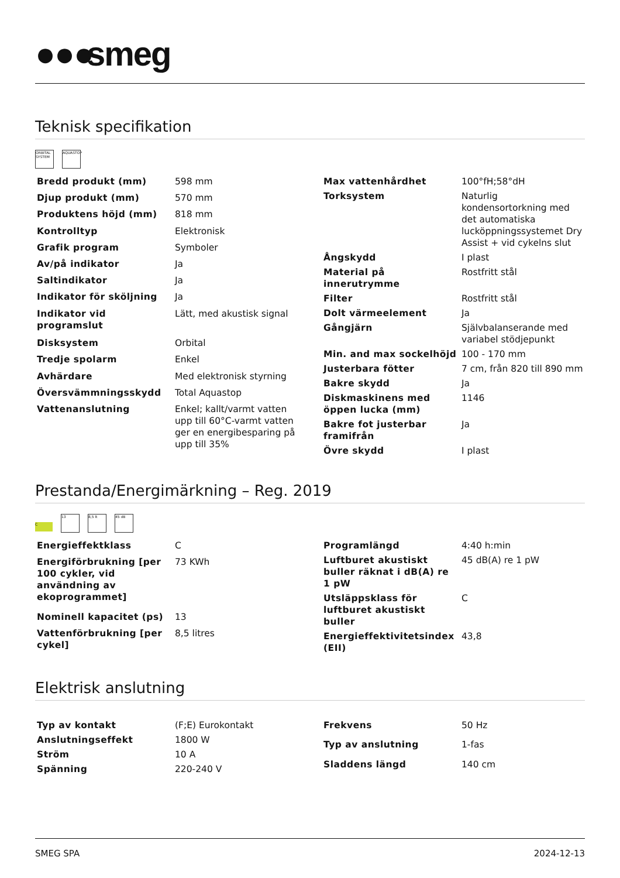●●● smeg
Teknisk specifikation
ORBITAL SYSTEM
AQUASTOP
| Bredd produkt (mm) | 598 mm |
| Djup produkt (mm) | 570 mm |
| Produktens höjd (mm) | 818 mm |
| Kontrolltyp | Elektronisk |
| Grafik program | Symboler |
| Av/på indikator | Ja |
| Saltindikator | Ja |
| Indikator för sköljning | Ja |
| Indikator vid programslut | Lätt, med akustisk signal |
| Disksystem | Orbital |
| Tredje spolarm | Enkel |
| Avhärdare | Med elektronisk styrning |
| Översvämmningsskydd | Total Aquastop |
| Vattenanslutning | Enkel; kallt/varmt vatten upp till 60°C-varmt vatten ger en energibesparing på upp till 35% |
| Max vattenhårdhet | 100°fH;58°dH |
| Torksystem | Naturlig kondensortorkning med det automatiska lucköppningssystemet Dry Assist + vid cykelns slut |
| Ångskydd | I plast |
| Material på innerutrymme | Rostfritt stål |
| Filter | Rostfritt stål |
| Dolt värmeelement | Ja |
| Gångjärn | Självbalanserande med variabel stödjepunkt |
| Min. and max sockelhöjd | 100 - 170 mm |
| Justerbara fötter | 7 cm, från 820 till 890 mm |
| Bakre skydd | Ja |
| Diskmaskinens med öppen lucka (mm) | 1146 |
| Bakre fot justerbar framifrån | Ja |
| Övre skydd | I plast |
Prestanda/Energimärkning – Reg. 2019
C
13 8,5 lt 45 dB
| Energieffektklass | C |
| Energiförbrukning [per 100 cykler, vid användning av ekoprogrammet] | 73 KWh |
| Nominell kapacitet (ps) | 13 |
| Vattenförbrukning [per cykel] | 8,5 litres |
| Programlängd | 4:40 h:min |
| Luftburet akustiskt buller räknat i dB(A) re 1 pW | 45 dB(A) re 1 pW |
| Utsläppsklass för luftburet akustiskt buller | C |
| Energieffektivitetsindex (EII) | 43,8 |
Elektrisk anslutning
| Typ av kontakt | (F;E) Eurokontakt |
| Anslutningseffekt | 1800 W |
| Ström | 10 A |
| Spänning | 220-240 V |
| Frekvens | 50 Hz |
| Typ av anslutning | 1-fas |
| Sladdens längd | 140 cm |
SMEG SPA 2024-12-13